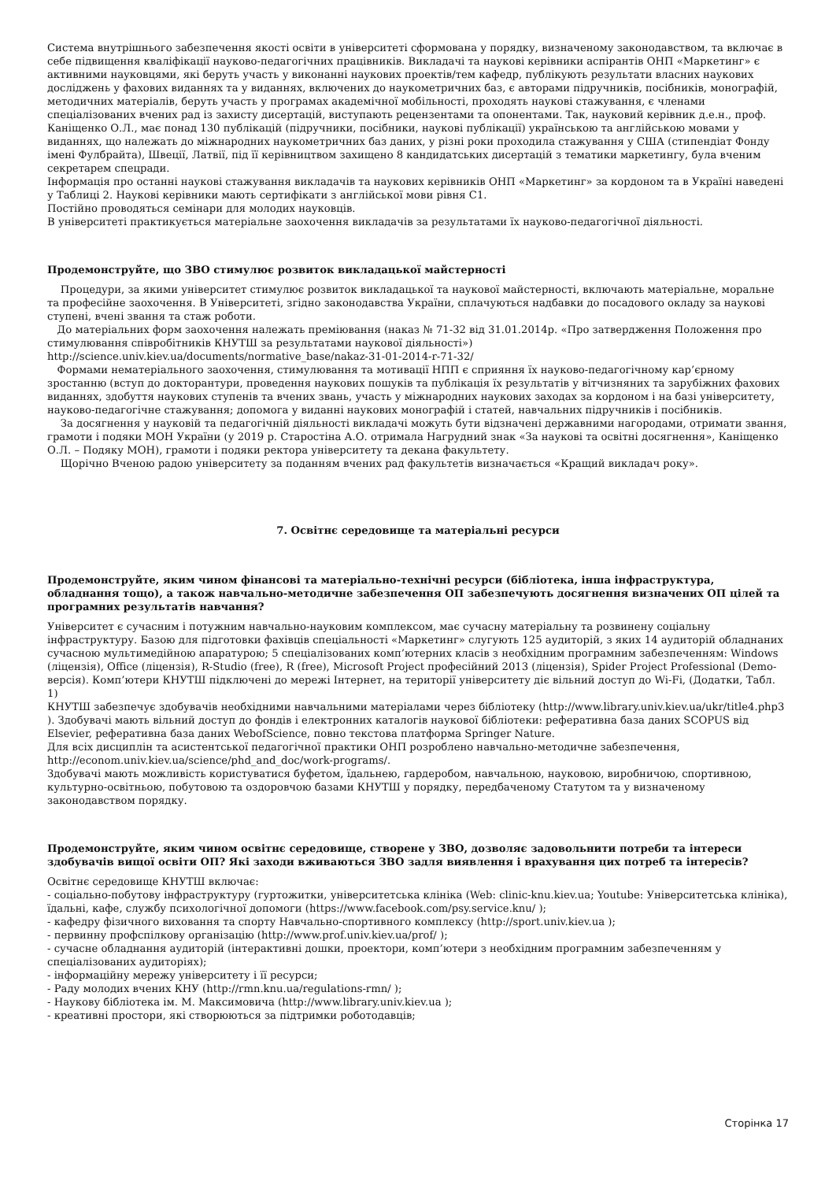Система внутрішнього забезпечення якості освіти в університеті сформована у порядку, визначеному законодавством, та включає в себе підвищення кваліфікації науково-педагогічних працівників. Викладачі та наукові керівники аспірантів ОНП «Маркетинг» є активними науковцями, які беруть участь у виконанні наукових проектів/тем кафедр, публікують результати власних наукових досліджень у фахових виданнях та у виданнях, включених до наукометричних баз, є авторами підручників, посібників, монографій, методичних матеріалів, беруть участь у програмах академічної мобільності, проходять наукові стажування, є членами спеціалізованих вчених рад із захисту дисертацій, виступають рецензентами та опонентами. Так, науковий керівник д.е.н., проф. Каніщенко О.Л., має понад 130 публікацій (підручники, посібники, наукові публікації) українською та англійською мовами у виданнях, що належать до міжнародних наукометричних баз даних, у різні роки проходила стажування у США (стипендіат Фонду імені Фулбрайта), Швеції, Латвії, під її керівництвом захищено 8 кандидатських дисертацій з тематики маркетингу, була вченим секретарем спецради.
Інформація про останні наукові стажування викладачів та наукових керівників ОНП «Маркетинг» за кордоном та в Україні наведені у Таблиці 2. Наукові керівники мають сертифікати з англійської мови рівня С1.
Постійно проводяться семінари для молодих науковців.
В університеті практикується матеріальне заохочення викладачів за результатами їх науково-педагогічної діяльності.
Продемонструйте, що ЗВО стимулює розвиток викладацької майстерності
Процедури, за якими університет стимулює розвиток викладацької та наукової майстерності, включають матеріальне, моральне та професійне заохочення. В Університеті, згідно законодавства України, сплачуються надбавки до посадового окладу за наукові ступені, вчені звання та стаж роботи.
До матеріальних форм заохочення належать преміювання (наказ № 71-32 від 31.01.2014р. «Про затвердження Положення про стимулювання співробітників КНУТШ за результатами наукової діяльності») http://science.univ.kiev.ua/documents/normative_base/nakaz-31-01-2014-r-71-32/
Формами нематеріального заохочення, стимулювання та мотивації НПП є сприяння їх науково-педагогічному кар’єрному зростанню (вступ до докторантури, проведення наукових пошуків та публікація їх результатів у вітчизняних та зарубіжних фахових виданнях, здобуття наукових ступенів та вчених звань, участь у міжнародних наукових заходах за кордоном і на базі університету, науково-педагогічне стажування; допомога у виданні наукових монографій і статей, навчальних підручників і посібників.
За досягнення у науковій та педагогічній діяльності викладачі можуть бути відзначені державними нагородами, отримати звання, грамоти і подяки МОН України (у 2019 р. Старостіна А.О. отримала Нагрудний знак «За наукові та освітні досягнення», Каніщенко О.Л. – Подяку МОН), грамоти і подяки ректора університету та декана факультету.
Щорічно Вченою радою університету за поданням вчених рад факультетів визначається «Кращий викладач року».
7. Освітнє середовище та матеріальні ресурси
Продемонструйте, яким чином фінансові та матеріально-технічні ресурси (бібліотека, інша інфраструктура, обладнання тощо), а також навчально-методичне забезпечення ОП забезпечують досягнення визначених ОП цілей та програмних результатів навчання?
Університет є сучасним і потужним навчально-науковим комплексом, має сучасну матеріальну та розвинену соціальну інфраструктуру. Базою для підготовки фахівців спеціальності «Маркетинг» слугують 125 аудиторій, з яких 14 аудиторій обладнаних сучасною мультимедійною апаратурою; 5 спеціалізованих комп’ютерних класів з необхідним програмним забезпеченням: Windows (ліцензія), Office (ліцензія), R-Studio (free), R (free), Microsoft Project професійний 2013 (ліцензія), Spider Project Professional (Demo-версія). Комп’ютери КНУТШ підключені до мережі Інтернет, на території університету діє вільний доступ до Wi-Fi, (Додатки, Табл. 1)
КНУТШ забезпечує здобувачів необхідними навчальними матеріалами через бібліотеку (http://www.library.univ.kiev.ua/ukr/title4.php3 ). Здобувачі мають вільний доступ до фондів і електронних каталогів наукової бібліотеки: реферативна база даних SCOPUS від Elsevier, реферативна база даних WebofScience, повно текстова платформа Springer Nature.
Для всіх дисциплін та асистентської педагогічної практики ОНП розроблено навчально-методичне забезпечення, http://econom.univ.kiev.ua/science/phd_and_doc/work-programs/.
Здобувачі мають можливість користуватися буфетом, їдальнею, гардеробом, навчальною, науковою, виробничою, спортивною, культурно-освітньою, побутовою та оздоровчою базами КНУТШ у порядку, передбаченому Статутом та у визначеному законодавством порядку.
Продемонструйте, яким чином освітнє середовище, створене у ЗВО, дозволяє задовольнити потреби та інтереси здобувачів вищої освіти ОП? Які заходи вживаються ЗВО задля виявлення і врахування цих потреб та інтересів?
Освітнє середовище КНУТШ включає:
- соціально-побутову інфраструктуру (гуртожитки, університетська клініка (Web: clinic-knu.kiev.ua; Youtube: Університетська клініка), їдальні, кафе, службу психологічної допомоги (https://www.facebook.com/psy.service.knu/ );
- кафедру фізичного виховання та спорту Навчально-спортивного комплексу (http://sport.univ.kiev.ua );
- первинну профспілкову організацію (http://www.prof.univ.kiev.ua/prof/ );
- сучасне обладнання аудиторій (інтерактивні дошки, проектори, комп’ютери з необхідним програмним забезпеченням у спеціалізованих аудиторіях);
- інформаційну мережу університету і її ресурси;
- Раду молодих вчених КНУ (http://rmn.knu.ua/regulations-rmn/ );
- Наукову бібліотека ім. М. Максимовича (http://www.library.univ.kiev.ua );
- креативні простори, які створюються за підтримки роботодавців;
Сторінка 17